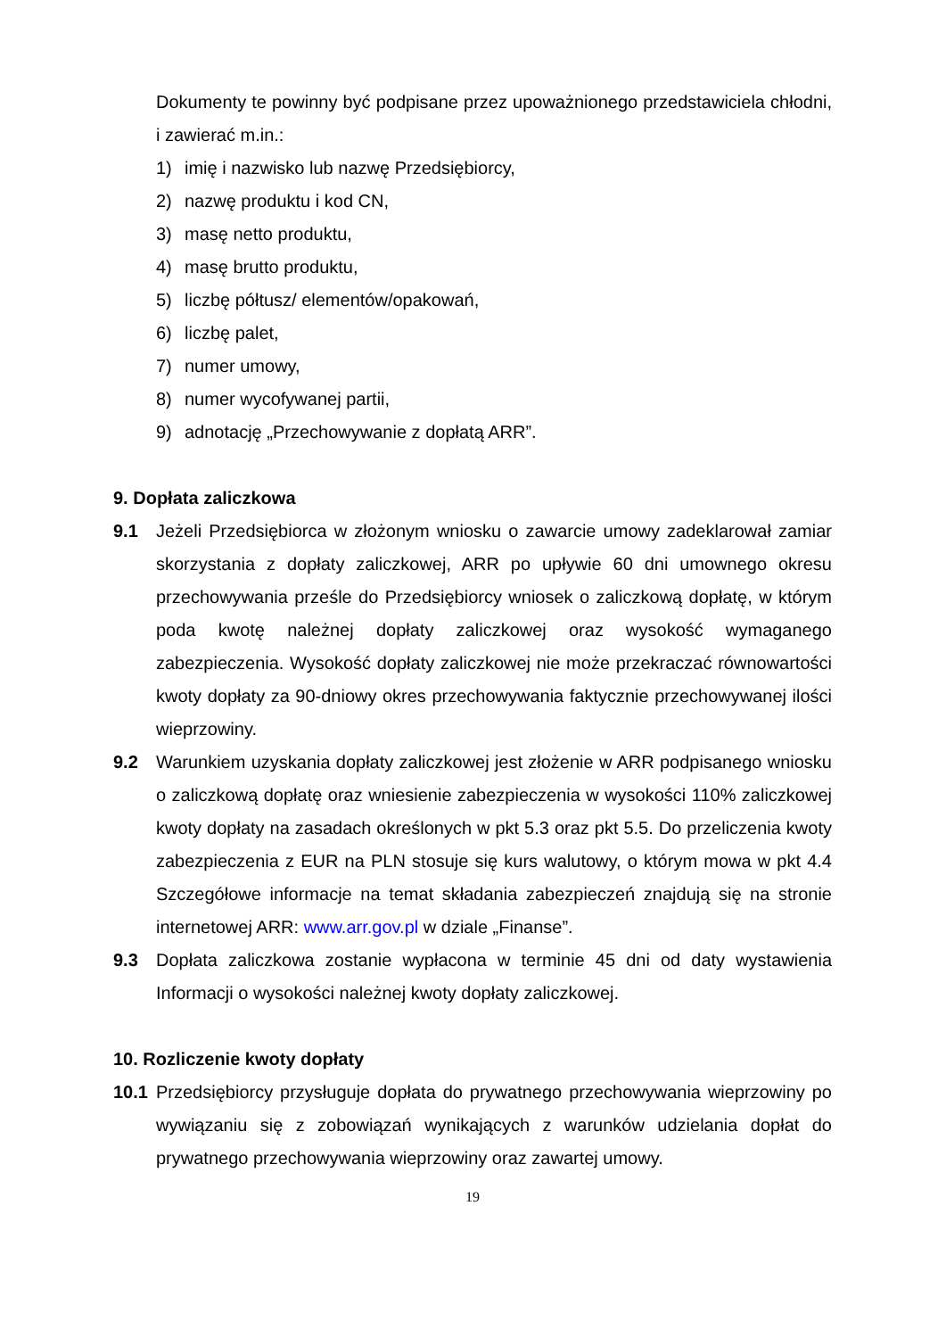Dokumenty te powinny być podpisane przez upoważnionego przedstawiciela chłodni, i zawierać m.in.:
1) imię i nazwisko lub nazwę Przedsiębiorcy,
2) nazwę produktu i kod CN,
3) masę netto produktu,
4) masę brutto produktu,
5) liczbę półtusz/ elementów/opakowań,
6) liczbę palet,
7) numer umowy,
8) numer wycofywanej partii,
9) adnotację „Przechowywanie z dopłatą ARR”.
9. Dopłata zaliczkowa
9.1 Jeżeli Przedsiębiorca w złożonym wniosku o zawarcie umowy zadeklarował zamiar skorzystania z dopłaty zaliczkowej, ARR po upływie 60 dni umownego okresu przechowywania prześle do Przedsiębiorcy wniosek o zaliczkową dopłatę, w którym poda kwotę należnej dopłaty zaliczkowej oraz wysokość wymaganego zabezpieczenia. Wysokość dopłaty zaliczkowej nie może przekraczać równowartości kwoty dopłaty za 90-dniowy okres przechowywania faktycznie przechowywanej ilości wieprzowiny.
9.2 Warunkiem uzyskania dopłaty zaliczkowej jest złożenie w ARR podpisanego wniosku o zaliczkową dopłatę oraz wniesienie zabezpieczenia w wysokości 110% zaliczkowej kwoty dopłaty na zasadach określonych w pkt 5.3 oraz pkt 5.5. Do przeliczenia kwoty zabezpieczenia z EUR na PLN stosuje się kurs walutowy, o którym mowa w pkt 4.4 Szczegółowe informacje na temat składania zabezpieczeń znajdują się na stronie internetowej ARR: www.arr.gov.pl w dziale „Finanse”.
9.3 Dopłata zaliczkowa zostanie wypłacona w terminie 45 dni od daty wystawienia Informacji o wysokości należnej kwoty dopłaty zaliczkowej.
10. Rozliczenie kwoty dopłaty
10.1 Przedsiębiorcy przysługuje dopłata do prywatnego przechowywania wieprzowiny po wywiązaniu się z zobowiązań wynikających z warunków udzielania dopłat do prywatnego przechowywania wieprzowiny oraz zawartej umowy.
19